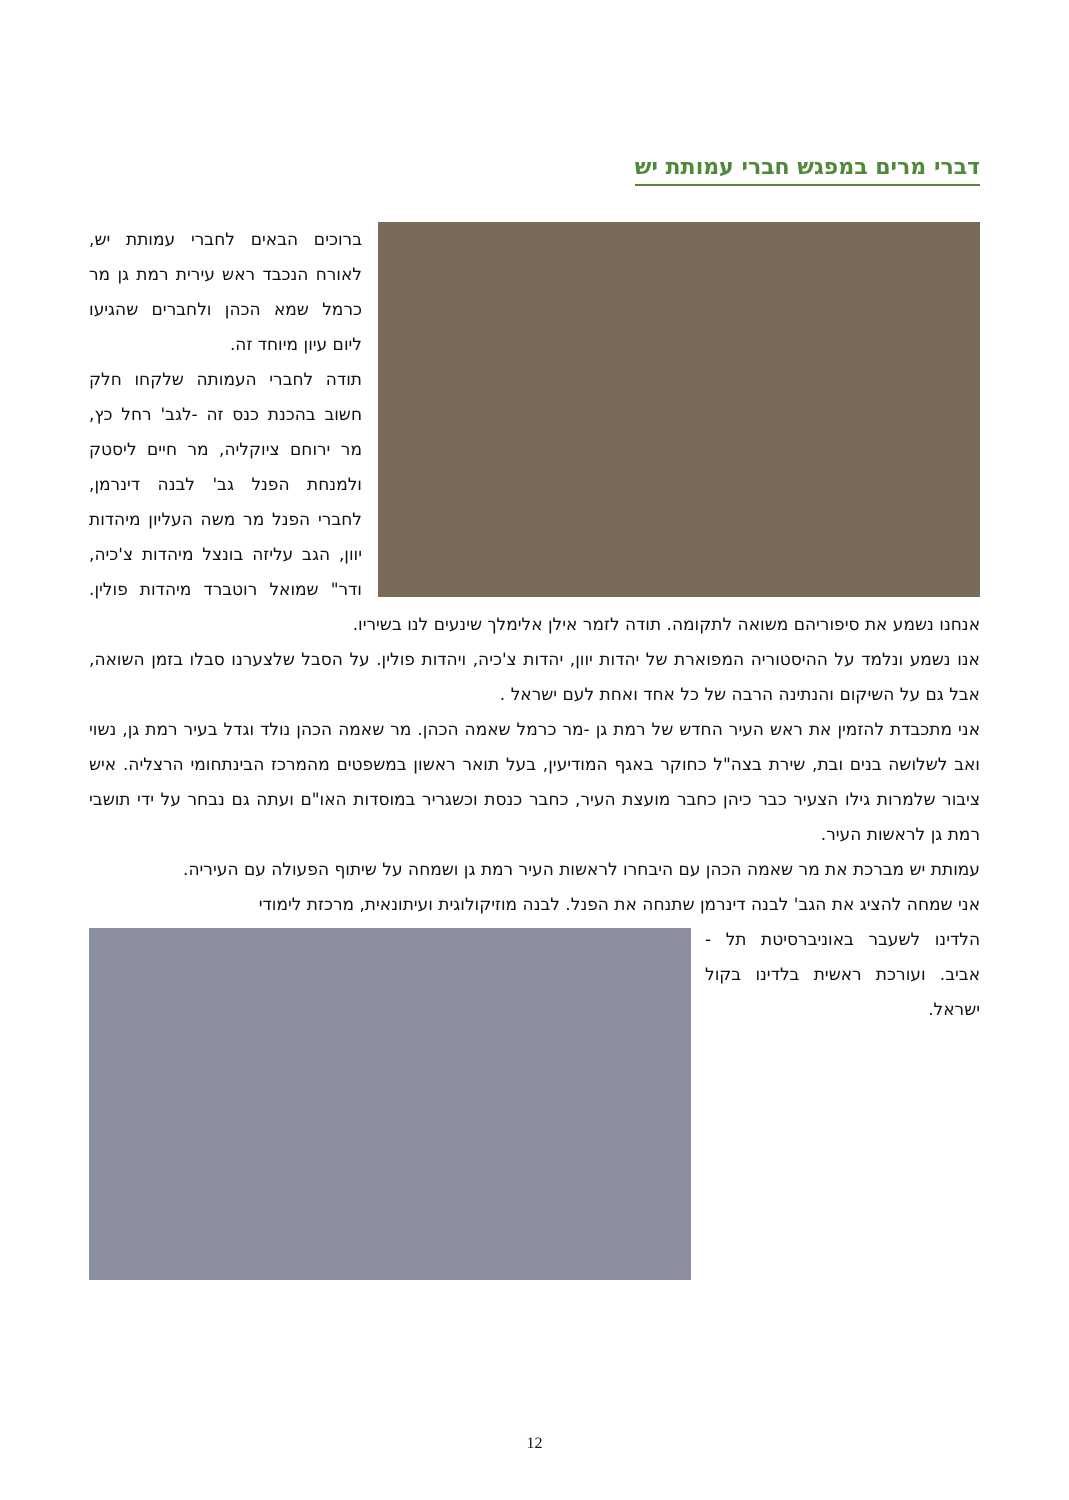דברי מרים במפגש חברי עמותת יש
ברוכים הבאים לחברי עמותת יש, לאורח הנכבד ראש עירית רמת גן מר כרמל שמא הכהן ולחברים שהגיעו ליום עיון מיוחד זה.
תודה לחברי העמותה שלקחו חלק חשוב בהכנת כנס זה -לגב' רחל כץ, מר ירוחם ציוקליה, מר חיים ליסטק ולמנחת הפנל גב' לבנה דינרמן, לחברי הפנל מר משה העליון מיהדות יוון, הגב עליזה בונצל מיהדות צ'כיה, ודר" שמואל רוטברד מיהדות פולין. אנחנו נשמע את סיפוריהם משואה לתקומה. תודה לזמר אילן אלימלך שינעים לנו בשיריו.
אנו נשמע ונלמד על ההיסטוריה המפוארת של יהדות יוון, יהדות צ'כיה, ויהדות פולין. על הסבל שלצערנו סבלו בזמן השואה, אבל גם על השיקום והנתינה הרבה של כל אחד ואחת לעם ישראל .
אני מתכבדת להזמין את ראש העיר החדש של רמת גן -מר כרמל שאמה הכהן. מר שאמה הכהן נולד וגדל בעיר רמת גן, נשוי ואב לשלושה בנים ובת, שירת בצה"ל כחוקר באגף המודיעין, בעל תואר ראשון במשפטים מהמרכז הבינתחומי הרצליה. איש ציבור שלמרות גילו הצעיר כבר כיהן כחבר מועצת העיר, כחבר כנסת וכשגריר במוסדות האו"ם ועתה גם נבחר על ידי תושבי רמת גן לראשות העיר.
עמותת יש מברכת את מר שאמה הכהן עם היבחרו לראשות העיר רמת גן ושמחה על שיתוף הפעולה עם העיריה.
אני שמחה להציג את הגב' לבנה דינרמן שתנחה את הפנל. לבנה מוזיקולוגית ועיתונאית, מרכזת לימודי
הלדינו לשעבר באוניברסיטת תל -אביב. ועורכת ראשית בלדינו בקול ישראל.
12